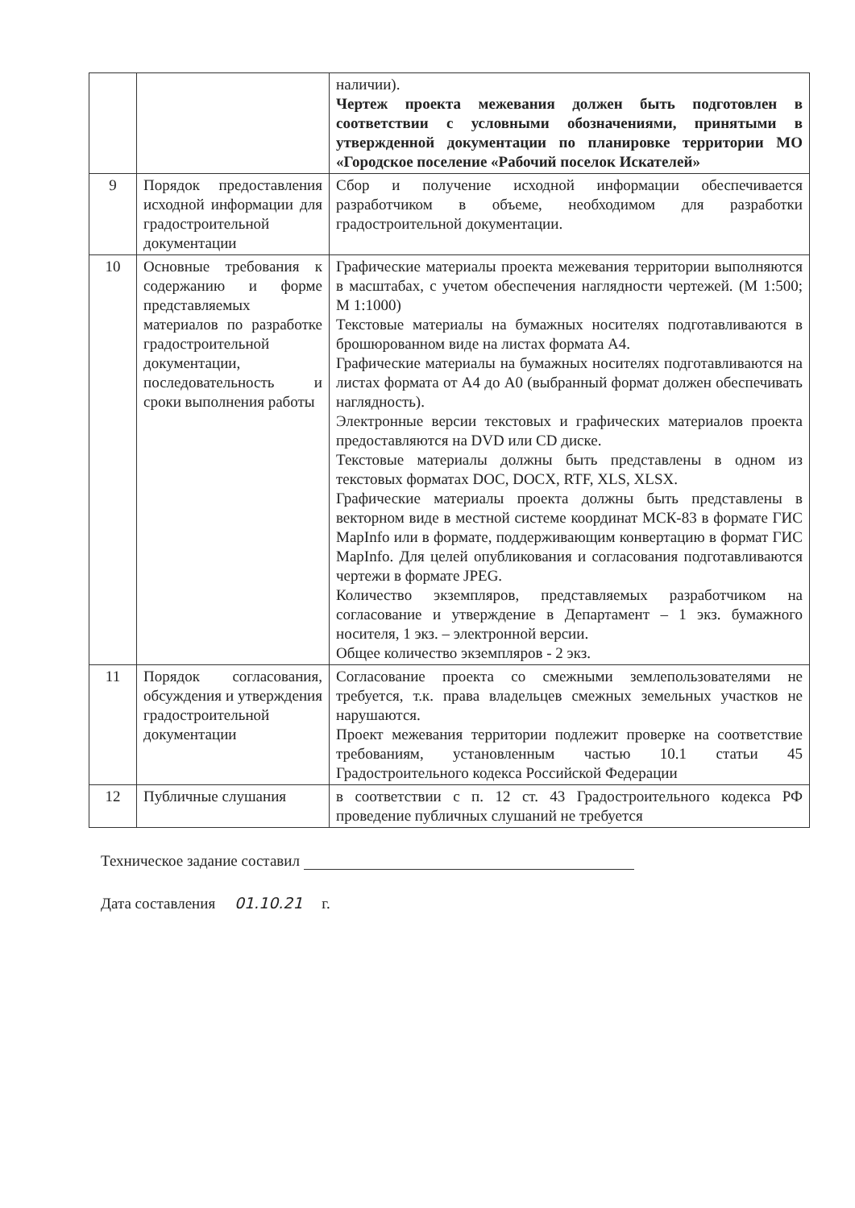| | | наличии). Чертеж проекта межевания должен быть подготовлен в соответствии с условными обозначениями, принятыми в утвержденной документации по планировке территории МО «Городское поселение «Рабочий поселок Искателей» |
| 9 | Порядок предоставления исходной информации для градостроительной документации | Сбор и получение исходной информации обеспечивается разработчиком в объеме, необходимом для разработки градостроительной документации. |
| 10 | Основные требования к содержанию и форме представляемых материалов по разработке градостроительной документации, последовательность и сроки выполнения работы | Графические материалы проекта межевания территории выполняются в масштабах, с учетом обеспечения наглядности чертежей. (М 1:500; М 1:1000) Текстовые материалы на бумажных носителях подготавливаются в брошюрованном виде на листах формата А4. Графические материалы на бумажных носителях подготавливаются на листах формата от А4 до А0 (выбранный формат должен обеспечивать наглядность). Электронные версии текстовых и графических материалов проекта предоставляются на DVD или CD диске. Текстовые материалы должны быть представлены в одном из текстовых форматах DOC, DOCX, RTF, XLS, XLSX. Графические материалы проекта должны быть представлены в векторном виде в местной системе координат МСК-83 в формате ГИС MapInfo или в формате, поддерживающим конвертацию в формат ГИС MapInfo. Для целей опубликования и согласования подготавливаются чертежи в формате JPEG. Количество экземпляров, представляемых разработчиком на согласование и утверждение в Департамент – 1 экз. бумажного носителя, 1 экз. – электронной версии. Общее количество экземпляров - 2 экз. |
| 11 | Порядок согласования, обсуждения и утверждения градостроительной документации | Согласование проекта со смежными землепользователями не требуется, т.к. права владельцев смежных земельных участков не нарушаются. Проект межевания территории подлежит проверке на соответствие требованиям, установленным частью 10.1 статьи 45 Градостроительного кодекса Российской Федерации |
| 12 | Публичные слушания | в соответствии с п. 12 ст. 43 Градостроительного кодекса РФ проведение публичных слушаний не требуется |
Техническое задание составил
Дата составления 01.10.21 г.